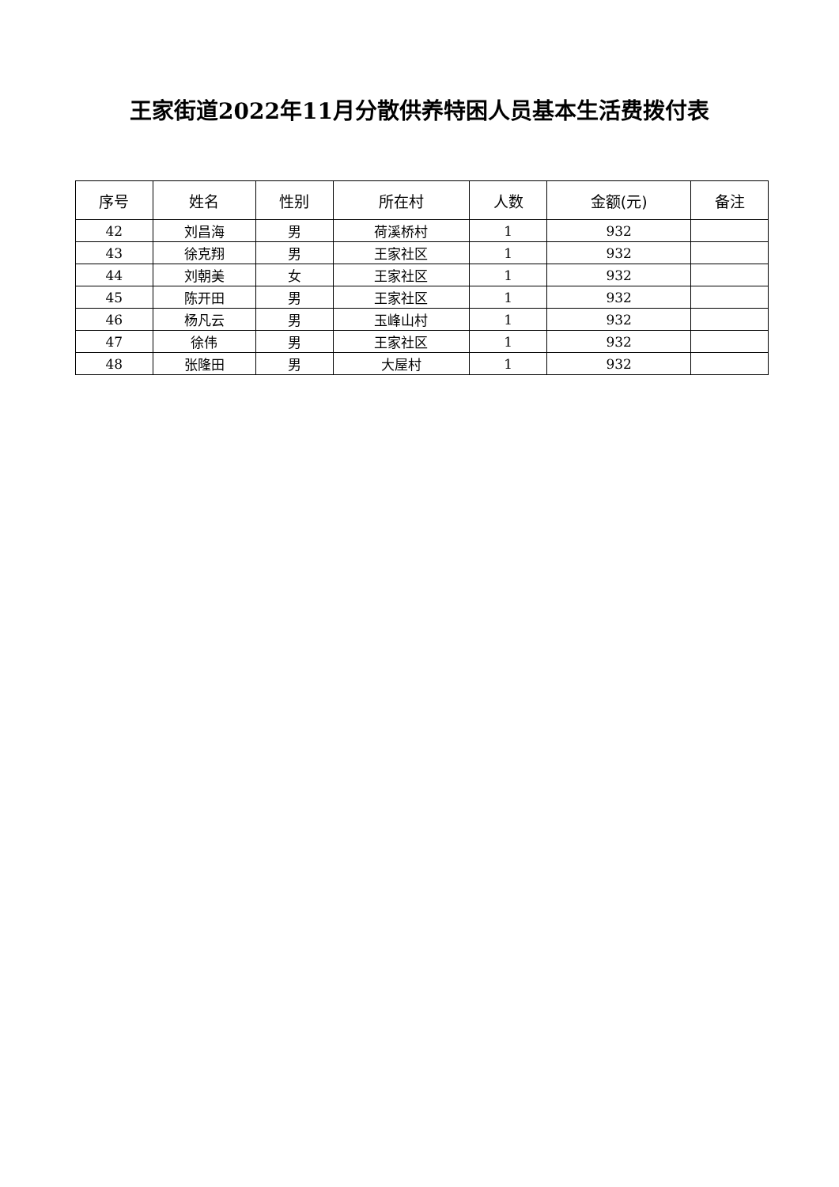王家街道2022年11月分散供养特困人员基本生活费拨付表
| 序号 | 姓名 | 性别 | 所在村 | 人数 | 金额(元) | 备注 |
| --- | --- | --- | --- | --- | --- | --- |
| 42 | 刘昌海 | 男 | 荷溪桥村 | 1 | 932 | |
| 43 | 徐克翔 | 男 | 王家社区 | 1 | 932 | |
| 44 | 刘朝美 | 女 | 王家社区 | 1 | 932 | |
| 45 | 陈开田 | 男 | 王家社区 | 1 | 932 | |
| 46 | 杨凡云 | 男 | 玉峰山村 | 1 | 932 | |
| 47 | 徐伟 | 男 | 王家社区 | 1 | 932 | |
| 48 | 张隆田 | 男 | 大屋村 | 1 | 932 | |